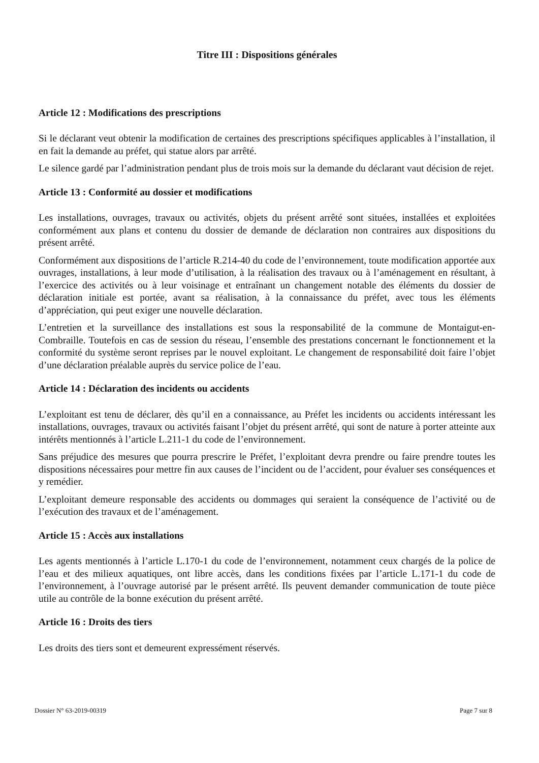Titre III : Dispositions générales
Article 12 : Modifications des prescriptions
Si le déclarant veut obtenir la modification de certaines des prescriptions spécifiques applicables à l’installation, il en fait la demande au préfet, qui statue alors par arrêté.
Le silence gardé par l’administration pendant plus de trois mois sur la demande du déclarant vaut décision de rejet.
Article 13 : Conformité au dossier et modifications
Les installations, ouvrages, travaux ou activités, objets du présent arrêté sont situées, installées et exploitées conformément aux plans et contenu du dossier de demande de déclaration non contraires aux dispositions du présent arrêté.
Conformément aux dispositions de l’article R.214-40 du code de l’environnement, toute modification apportée aux ouvrages, installations, à leur mode d’utilisation, à la réalisation des travaux ou à l’aménagement en résultant, à l’exercice des activités ou à leur voisinage et entraînant un changement notable des éléments du dossier de déclaration initiale est portée, avant sa réalisation, à la connaissance du préfet, avec tous les éléments d’appréciation, qui peut exiger une nouvelle déclaration.
L’entretien et la surveillance des installations est sous la responsabilité de la commune de Montaigut-en-Combraille. Toutefois en cas de session du réseau, l’ensemble des prestations concernant le fonctionnement et la conformité du système seront reprises par le nouvel exploitant. Le changement de responsabilité doit faire l’objet d’une déclaration préalable auprès du service police de l’eau.
Article 14 : Déclaration des incidents ou accidents
L’exploitant est tenu de déclarer, dès qu’il en a connaissance, au Préfet les incidents ou accidents intéressant les installations, ouvrages, travaux ou activités faisant l’objet du présent arrêté, qui sont de nature à porter atteinte aux intérêts mentionnés à l’article L.211-1 du code de l’environnement.
Sans préjudice des mesures que pourra prescrire le Préfet, l’exploitant devra prendre ou faire prendre toutes les dispositions nécessaires pour mettre fin aux causes de l’incident ou de l’accident, pour évaluer ses conséquences et y remédier.
L’exploitant demeure responsable des accidents ou dommages qui seraient la conséquence de l’activité ou de l’exécution des travaux et de l’aménagement.
Article 15 : Accès aux installations
Les agents mentionnés à l’article L.170-1 du code de l’environnement, notamment ceux chargés de la police de l’eau et des milieux aquatiques, ont libre accès, dans les conditions fixées par l’article L.171-1 du code de l’environnement, à l’ouvrage autorisé par le présent arrêté. Ils peuvent demander communication de toute pièce utile au contrôle de la bonne exécution du présent arrêté.
Article 16 : Droits des tiers
Les droits des tiers sont et demeurent expressément réservés.
Dossier N° 63-2019-00319 Page 7 sur 8